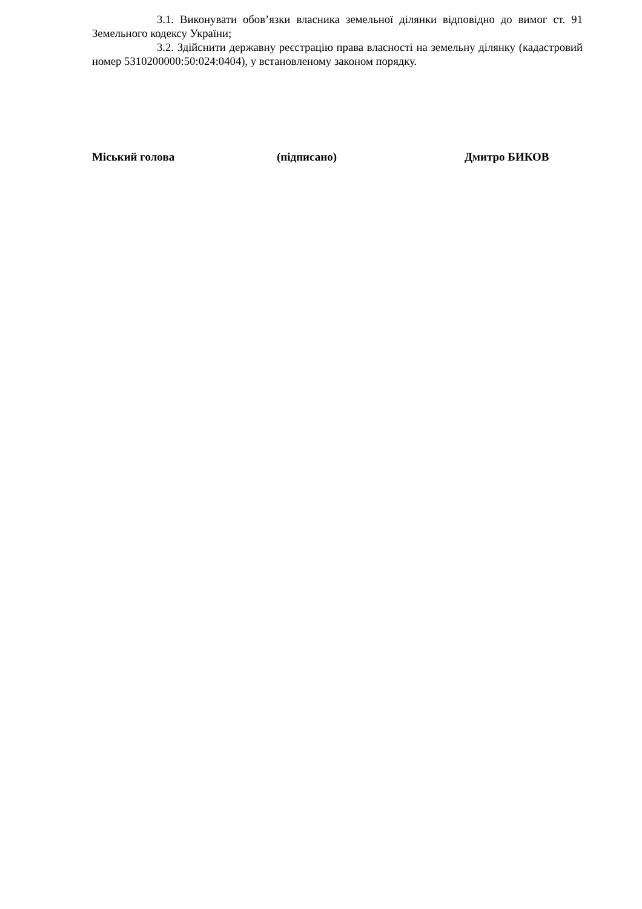3.1. Виконувати обов’язки власника земельної ділянки відповідно до вимог ст. 91 Земельного кодексу України;
3.2. Здійснити державну реєстрацію права власності на земельну ділянку (кадастровий номер 5310200000:50:024:0404), у встановленому законом порядку.
Міський голова (підписано) Дмитро БИКОВ